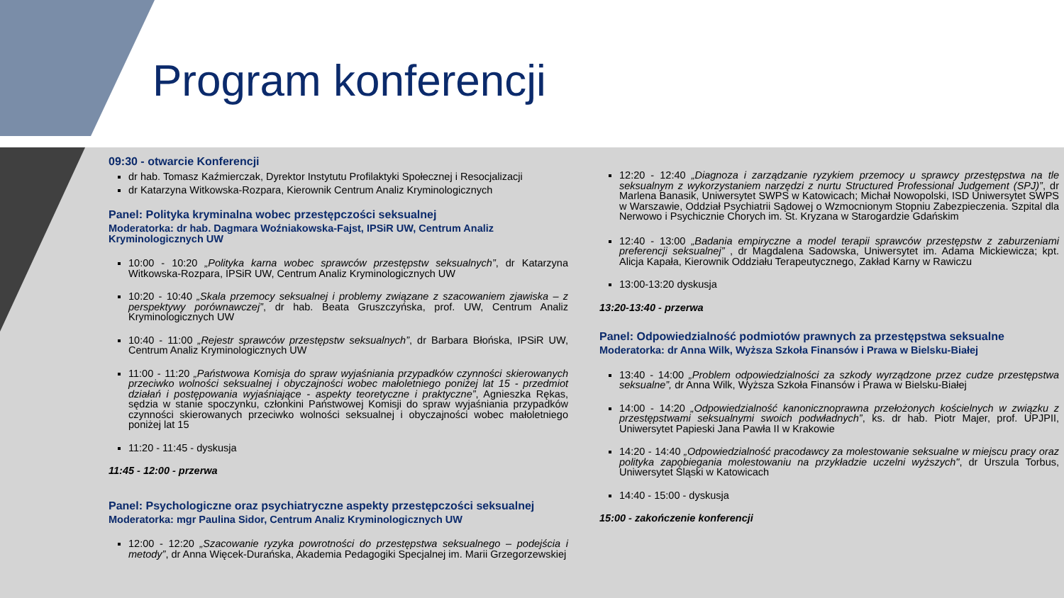Program konferencji
09:30 - otwarcie Konferencji
dr hab. Tomasz Kaźmierczak, Dyrektor Instytutu Profilaktyki Społecznej i Resocjalizacji
dr Katarzyna Witkowska-Rozpara, Kierownik Centrum Analiz Kryminologicznych
Panel: Polityka kryminalna wobec przestępczości seksualnej
Moderatorka: dr hab. Dagmara Woźniakowska-Fajst, IPSiR UW, Centrum Analiz Kryminologicznych UW
10:00 - 10:20 „Polityka karna wobec sprawców przestępstw seksualnych”, dr Katarzyna Witkowska-Rozpara, IPSiR UW, Centrum Analiz Kryminologicznych UW
10:20 - 10:40 „Skala przemocy seksualnej i problemy związane z szacowaniem zjawiska – z perspektywy porównawczej”, dr hab. Beata Gruszczyńska, prof. UW, Centrum Analiz Kryminologicznych UW
10:40 - 11:00 „Rejestr sprawców przestępstw seksualnych”, dr Barbara Błońska, IPSiR UW, Centrum Analiz Kryminologicznych UW
11:00 - 11:20 „Państwowa Komisja do spraw wyjaśniania przypadków czynności skierowanych przeciwko wolności seksualnej i obyczajności wobec małoletniego poniżej lat 15 - przedmiot działań i postępowania wyjaśniające - aspekty teoretyczne i praktyczne”, Agnieszka Rękas, sędzia w stanie spoczynku, członkini Państwowej Komisji do spraw wyjaśniania przypadków czynności skierowanych przeciwko wolności seksualnej i obyczajności wobec małoletniego poniżej lat 15
11:20 - 11:45 - dyskusja
11:45 - 12:00 - przerwa
Panel: Psychologiczne oraz psychiatryczne aspekty przestępczości seksualnej
Moderatorka: mgr Paulina Sidor, Centrum Analiz Kryminologicznych UW
12:00 - 12:20 „Szacowanie ryzyka powrotności do przestępstwa seksualnego – podejścia i metody”, dr Anna Więcek-Durańska, Akademia Pedagogiki Specjalnej im. Marii Grzegorzewskiej
12:20 - 12:40 „Diagnoza i zarządzanie ryzykiem przemocy u sprawcy przestępstwa na tle seksualnym z wykorzystaniem narzędzi z nurtu Structured Professional Judgement (SPJ)”, dr Marlena Banasik, Uniwersytet SWPS w Katowicach; Michał Nowopolski, ISD Uniwersytet SWPS w Warszawie, Oddział Psychiatrii Sądowej o Wzmocnionym Stopniu Zabezpieczenia. Szpital dla Nerwowo i Psychicznie Chorych im. St. Kryzana w Starogardzie Gdańskim
12:40 - 13:00 „Badania empiryczne a model terapii sprawców przestępstw z zaburzeniami preferencji seksualnej” , dr Magdalena Sadowska, Uniwersytet im. Adama Mickiewicza; kpt. Alicja Kapała, Kierownik Oddziału Terapeutycznego, Zakład Karny w Rawiczu
13:00-13:20 dyskusja
13:20-13:40 - przerwa
Panel: Odpowiedzialność podmiotów prawnych za przestępstwa seksualne
Moderatorka: dr Anna Wilk, Wyższa Szkoła Finansów i Prawa w Bielsku-Białej
13:40 - 14:00 „Problem odpowiedzialności za szkody wyrządzone przez cudze przestępstwa seksualne”, dr Anna Wilk, Wyższa Szkoła Finansów i Prawa w Bielsku-Białej
14:00 - 14:20 „Odpowiedzialność kanonicznoprawna przełożonych kościelnych w związku z przestępstwami seksualnymi swoich podwładnych”, ks. dr hab. Piotr Majer, prof. UPJPII, Uniwersytet Papieski Jana Pawła II w Krakowie
14:20 - 14:40 „Odpowiedzialność pracodawcy za molestowanie seksualne w miejscu pracy oraz polityka zapobiegania molestowaniu na przykładzie uczelni wyższych", dr Urszula Torbus, Uniwersytet Śląski w Katowicach
14:40 - 15:00 - dyskusja
15:00 - zakończenie konferencji